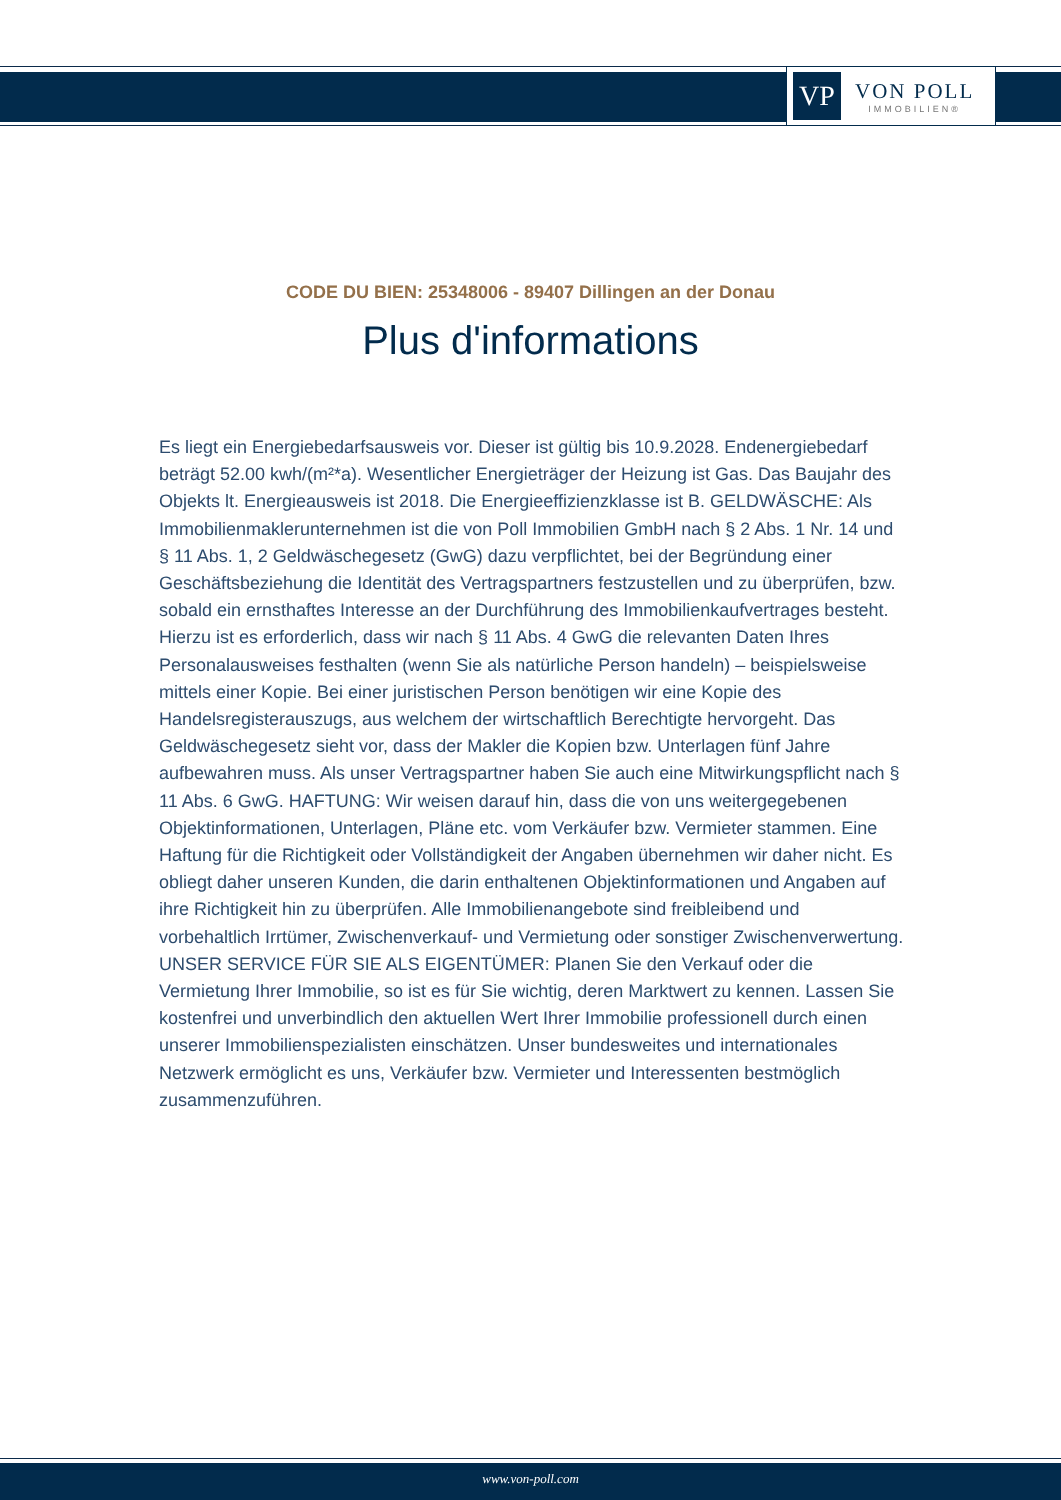VP
VON POLL
IMMOBILIEN®
CODE DU BIEN: 25348006 - 89407 Dillingen an der Donau
Plus d'informations
Es liegt ein Energiebedarfsausweis vor. Dieser ist gültig bis 10.9.2028. Endenergiebedarf beträgt 52.00 kwh/(m²*a). Wesentlicher Energieträger der Heizung ist Gas. Das Baujahr des Objekts lt. Energieausweis ist 2018. Die Energieeffizienzklasse ist B. GELDWÄSCHE: Als Immobilienmaklerunternehmen ist die von Poll Immobilien GmbH nach § 2 Abs. 1 Nr. 14 und § 11 Abs. 1, 2 Geldwäschegesetz (GwG) dazu verpflichtet, bei der Begründung einer Geschäftsbeziehung die Identität des Vertragspartners festzustellen und zu überprüfen, bzw. sobald ein ernsthaftes Interesse an der Durchführung des Immobilienkaufvertrages besteht. Hierzu ist es erforderlich, dass wir nach § 11 Abs. 4 GwG die relevanten Daten Ihres Personalausweises festhalten (wenn Sie als natürliche Person handeln) – beispielsweise mittels einer Kopie. Bei einer juristischen Person benötigen wir eine Kopie des Handelsregisterauszugs, aus welchem der wirtschaftlich Berechtigte hervorgeht. Das Geldwäschegesetz sieht vor, dass der Makler die Kopien bzw. Unterlagen fünf Jahre aufbewahren muss. Als unser Vertragspartner haben Sie auch eine Mitwirkungspflicht nach § 11 Abs. 6 GwG. HAFTUNG: Wir weisen darauf hin, dass die von uns weitergegebenen Objektinformationen, Unterlagen, Pläne etc. vom Verkäufer bzw. Vermieter stammen. Eine Haftung für die Richtigkeit oder Vollständigkeit der Angaben übernehmen wir daher nicht. Es obliegt daher unseren Kunden, die darin enthaltenen Objektinformationen und Angaben auf ihre Richtigkeit hin zu überprüfen. Alle Immobilienangebote sind freibleibend und vorbehaltlich Irrtümer, Zwischenverkauf- und Vermietung oder sonstiger Zwischenverwertung. UNSER SERVICE FÜR SIE ALS EIGENTÜMER: Planen Sie den Verkauf oder die Vermietung Ihrer Immobilie, so ist es für Sie wichtig, deren Marktwert zu kennen. Lassen Sie kostenfrei und unverbindlich den aktuellen Wert Ihrer Immobilie professionell durch einen unserer Immobilienspezialisten einschätzen. Unser bundesweites und internationales Netzwerk ermöglicht es uns, Verkäufer bzw. Vermieter und Interessenten bestmöglich zusammenzuführen.
www.von-poll.com